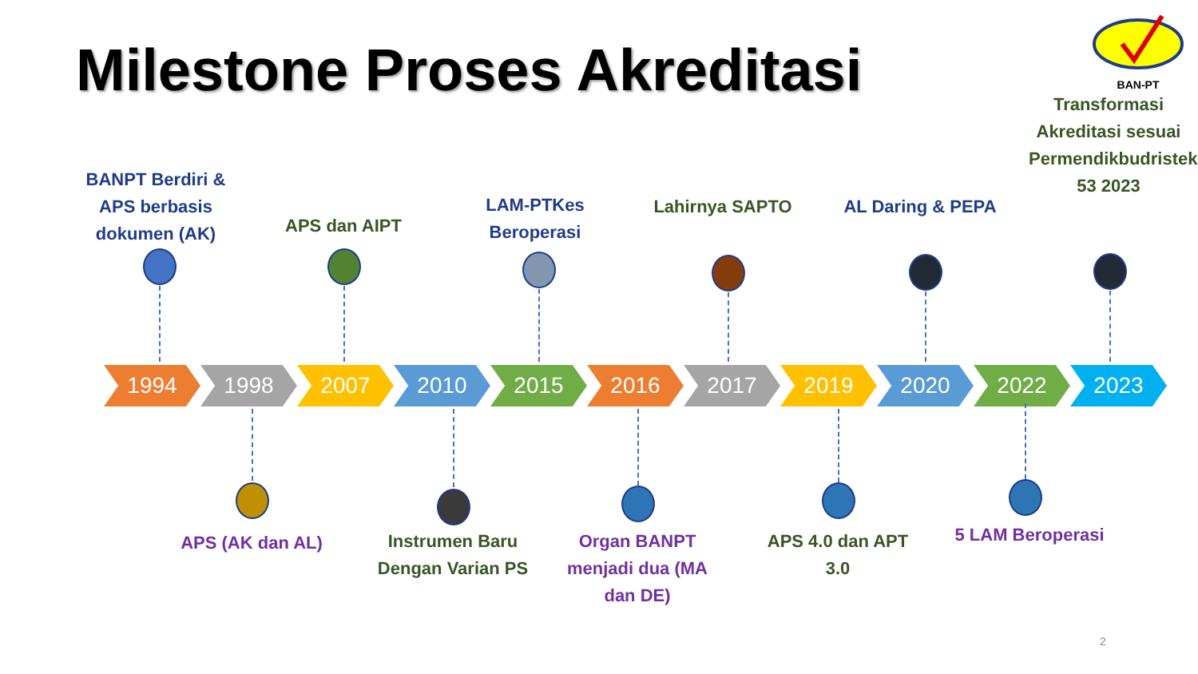Milestone Proses Akreditasi
BAN-PT
BANPT Berdiri & APS berbasis dokumen (AK)
APS dan AIPT
LAM-PTKes Beroperasi
Lahirnya SAPTO
AL Daring & PEPA
Transformasi Akreditasi sesuai Permendikbudristek 53 2023
1994 1998 2007 2010 2015 2016 2017 2019 2020 2022 2023
APS (AK dan AL)
Instrumen Baru Dengan Varian PS
Organ BANPT menjadi dua (MA dan DE)
APS 4.0 dan APT 3.0
5 LAM Beroperasi
2